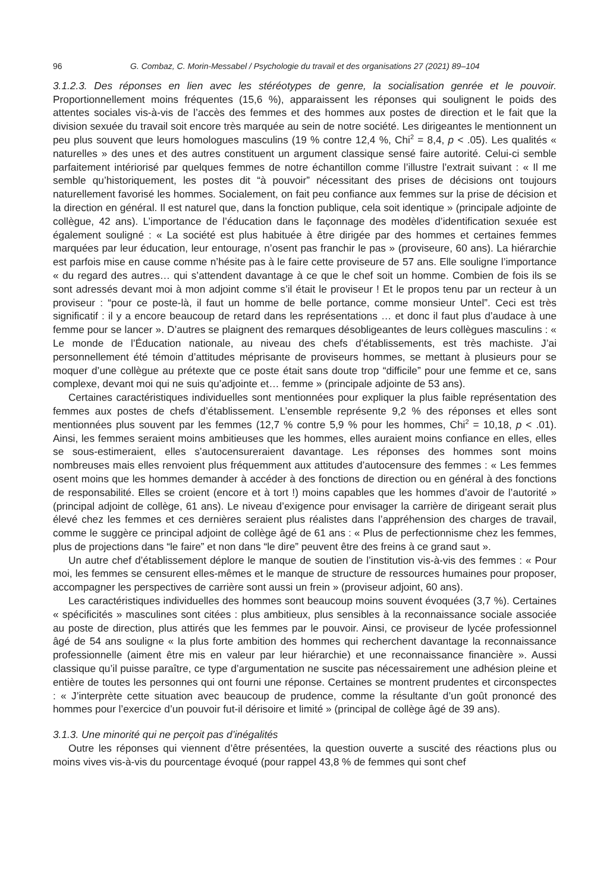96 G. Combaz, C. Morin-Messabel / Psychologie du travail et des organisations 27 (2021) 89–104
3.1.2.3. Des réponses en lien avec les stéréotypes de genre, la socialisation genrée et le pouvoir. Proportionnellement moins fréquentes (15,6 %), apparaissent les réponses qui soulignent le poids des attentes sociales vis-à-vis de l’accès des femmes et des hommes aux postes de direction et le fait que la division sexuée du travail soit encore très marquée au sein de notre société. Les dirigeantes le mentionnent un peu plus souvent que leurs homologues masculins (19 % contre 12,4 %, Chi<sup>2</sup> = 8,4, p < .05). Les qualités « naturelles » des unes et des autres constituent un argument classique sensé faire autorité. Celui-ci semble parfaitement intériorisé par quelques femmes de notre échantillon comme l’illustre l’extrait suivant : « Il me semble qu’historiquement, les postes dit “à pouvoir” nécessitant des prises de décisions ont toujours naturellement favorisé les hommes. Socialement, on fait peu confiance aux femmes sur la prise de décision et la direction en général. Il est naturel que, dans la fonction publique, cela soit identique » (principale adjointe de collègue, 42 ans). L’importance de l’éducation dans le façonnage des modèles d’identification sexuée est également souligné : « La société est plus habituée à être dirigée par des hommes et certaines femmes marquées par leur éducation, leur entourage, n’osent pas franchir le pas » (proviseure, 60 ans). La hiérarchie est parfois mise en cause comme n’hésite pas à le faire cette proviseure de 57 ans. Elle souligne l’importance « du regard des autres… qui s’attendent davantage à ce que le chef soit un homme. Combien de fois ils se sont adressés devant moi à mon adjoint comme s’il était le proviseur ! Et le propos tenu par un recteur à un proviseur : “pour ce poste-là, il faut un homme de belle portance, comme monsieur Untel”. Ceci est très significatif : il y a encore beaucoup de retard dans les représentations … et donc il faut plus d’audace à une femme pour se lancer ». D’autres se plaignent des remarques désobligeantes de leurs collègues masculins : « Le monde de l’Éducation nationale, au niveau des chefs d’établissements, est très machiste. J’ai personnellement été témoin d’attitudes méprisante de proviseurs hommes, se mettant à plusieurs pour se moquer d’une collègue au prétexte que ce poste était sans doute trop “difficile” pour une femme et ce, sans complexe, devant moi qui ne suis qu’adjointe et… femme » (principale adjointe de 53 ans).
Certaines caractéristiques individuelles sont mentionnées pour expliquer la plus faible représentation des femmes aux postes de chefs d’établissement. L’ensemble représente 9,2 % des réponses et elles sont mentionnées plus souvent par les femmes (12,7 % contre 5,9 % pour les hommes, Chi<sup>2</sup> = 10,18, p < .01). Ainsi, les femmes seraient moins ambitieuses que les hommes, elles auraient moins confiance en elles, elles se sous-estimeraient, elles s’autocensureraient davantage. Les réponses des hommes sont moins nombreuses mais elles renvoient plus fréquemment aux attitudes d’autocensure des femmes : « Les femmes osent moins que les hommes demander à accéder à des fonctions de direction ou en général à des fonctions de responsabilité. Elles se croient (encore et à tort !) moins capables que les hommes d’avoir de l’autorité » (principal adjoint de collège, 61 ans). Le niveau d’exigence pour envisager la carrière de dirigeant serait plus élevé chez les femmes et ces dernières seraient plus réalistes dans l’appréhension des charges de travail, comme le suggère ce principal adjoint de collège âgé de 61 ans : « Plus de perfectionnisme chez les femmes, plus de projections dans “le faire” et non dans “le dire” peuvent être des freins à ce grand saut ».
Un autre chef d’établissement déplore le manque de soutien de l’institution vis-à-vis des femmes : « Pour moi, les femmes se censurent elles-mêmes et le manque de structure de ressources humaines pour proposer, accompagner les perspectives de carrière sont aussi un frein » (proviseur adjoint, 60 ans).
Les caractéristiques individuelles des hommes sont beaucoup moins souvent évoquées (3,7 %). Certaines « spécificités » masculines sont citées : plus ambitieux, plus sensibles à la reconnaissance sociale associée au poste de direction, plus attirés que les femmes par le pouvoir. Ainsi, ce proviseur de lycée professionnel âgé de 54 ans souligne « la plus forte ambition des hommes qui recherchent davantage la reconnaissance professionnelle (aiment être mis en valeur par leur hiérarchie) et une reconnaissance financière ». Aussi classique qu’il puisse paraître, ce type d’argumentation ne suscite pas nécessairement une adhésion pleine et entière de toutes les personnes qui ont fourni une réponse. Certaines se montrent prudentes et circonspectes : « J’interprète cette situation avec beaucoup de prudence, comme la résultante d’un goût prononcé des hommes pour l’exercice d’un pouvoir fut-il dérisoire et limité » (principal de collège âgé de 39 ans).
3.1.3. Une minorité qui ne perçoit pas d’inégalités
Outre les réponses qui viennent d’être présentées, la question ouverte a suscité des réactions plus ou moins vives vis-à-vis du pourcentage évoqué (pour rappel 43,8 % de femmes qui sont chef